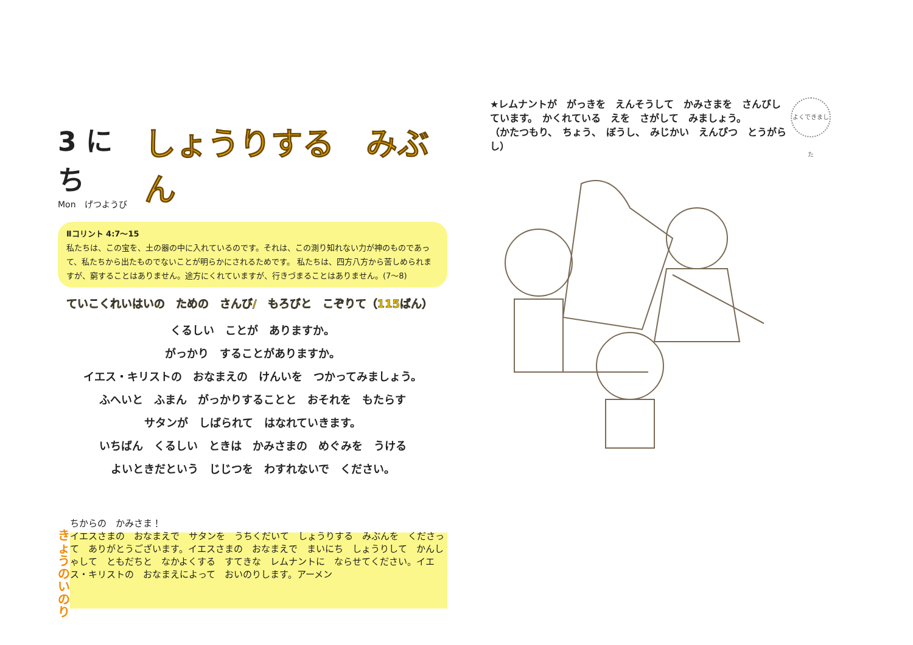3 にち
Mon　げつようび
しょうりする　みぶん
Ⅱコリント 4:7〜15
私たちは、この宝を、土の器の中に入れているのです。それは、この測り知れない力が神のものであって、私たちから出たものでないことが明らかにされるためです。 私たちは、四方八方から苦しめられますが、窮することはありません。途方にくれていますが、行きづまることはありません。(7〜8)
ていこくれいはいの　ための　さんび/　もろびと　こぞりて（115ばん）
くるしい　ことが　ありますか。
がっかり　することがありますか。
イエス・キリストの　おなまえの　けんいを　つかってみましょう。
ふへいと　ふまん　がっかりすることと　おそれを　もたらす
サタンが　しばられて　はなれていきます。
いちばん　くるしい　ときは　かみさまの　めぐみを　うける
よいときだという　じじつを　わすれないで　ください。
きょうの いのり
ちからの　かみさま！
イエスさまの　おなまえで　サタンを　うちくだいて　しょうりする　みぶんを　くださって　ありがとうございます。イエスさまの　おなまえで　まいにち　しょうりして　かんしゃして　ともだちと　なかよくする　すてきな　レムナントに　ならせてください。イエス・キリストの　おなまえによって　おいのりします。アーメン
よくできました
★レムナントが　がっきを　えんそうして　かみさまを　さんびしています。　かくれている　えを　さがして　みましょう。
（かたつもり、　ちょう、　ぼうし、　みじかい　えんぴつ　とうがらし）